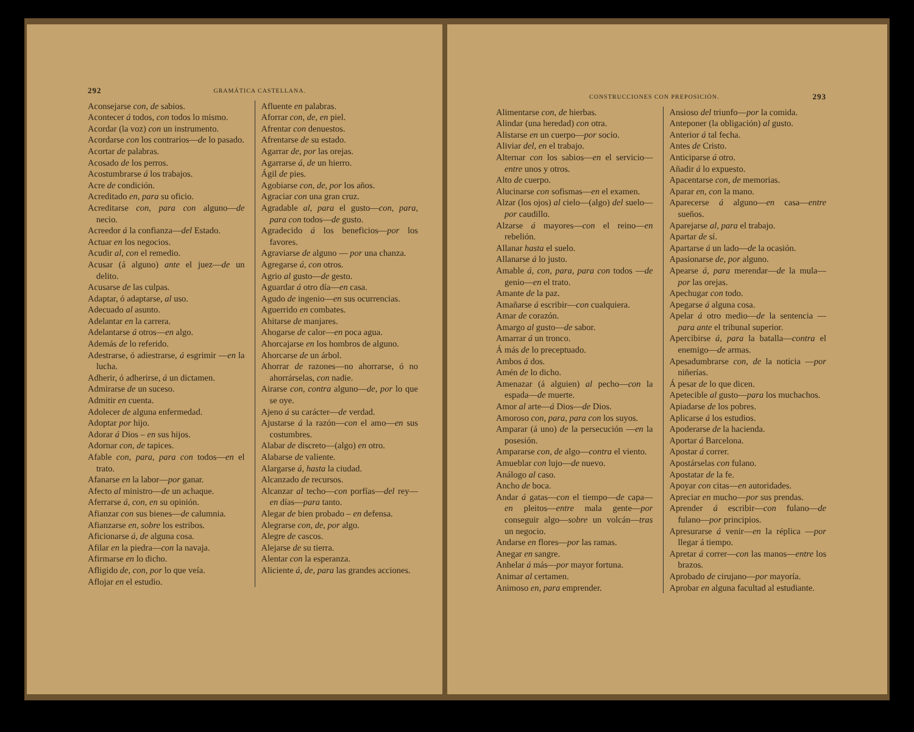292 GRAMÁTICA CASTELLANA.
Aconsejarse con, de sabios.
Acontecer á todos, con todos lo mismo.
Acordar (la voz) con un instrumento.
Acordarse con los contrarios—de lo pasado.
Acortar de palabras.
Acosado de los perros.
Acostumbrarse á los trabajos.
Acre de condición.
Acreditado en, para su oficio.
Acreditarse con, para con alguno—de necio.
Acreedor á la confianza—del Estado.
Actuar en los negocios.
Acudir al, con el remedio.
Acusar (á alguno) ante el juez—de un delito.
Acusarse de las culpas.
Adaptar, ó adaptarse, al uso.
Adecuado al asunto.
Adelantar en la carrera.
Adelantarse á otros—en algo.
Además de lo referido.
Adestrarse, ó adiestrarse, á esgrimir —en la lucha.
Adherir, ó adherirse, á un dictamen.
Admirarse de un suceso.
Admitir en cuenta.
Adolecer de alguna enfermedad.
Adoptar por hijo.
Adorar á Dios – en sus hijos.
Adornar con, de tapices.
Afable con, para, para con todos—en el trato.
Afanarse en la labor—por ganar.
Afecto al ministro—de un achaque.
Aferrarse á, con, en su opinión.
Afianzar con sus bienes—de calumnia.
Afianzarse en, sobre los estribos.
Aficionarse á, de alguna cosa.
Afilar en la piedra—con la navaja.
Afirmarse en lo dicho.
Afligido de, con, por lo que veía.
Aflojar en el estudio.
Afluente en palabras.
Aforrar con, de, en piel.
Afrentar con denuestos.
Afrentarse de su estado.
Agarrar de, por las orejas.
Agarrarse á, de un hierro.
Ágil de pies.
Agobiarse con, de, por los años.
Agraciar con una gran cruz.
Agradable al, para el gusto—con, para, para con todos—de gusto.
Agradecido á los beneficios—por los favores.
Agraviarse de alguno — por una chanza.
Agregarse á, con otros.
Agrio al gusto—de gesto.
Aguardar á otro día—en casa.
Agudo de ingenio—en sus ocurrencias.
Aguerrido en combates.
Ahitarse de manjares.
Ahogarse de calor—en poca agua.
Ahorcajarse en los hombros de alguno.
Ahorcarse de un árbol.
Ahorrar de razones—no ahorrarse, ó no ahorrárselas, con nadie.
Airarse con, contra alguno—de, por lo que se oye.
Ajeno á su carácter—de verdad.
Ajustarse á la razón—con el amo—en sus costumbres.
Alabar de discreto—(algo) en otro.
Alabarse de valiente.
Alargarse á, hasta la ciudad.
Alcanzado de recursos.
Alcanzar al techo—con porfías—del rey—en días—para tanto.
Alegar de bien probado – en defensa.
Alegrarse con, de, por algo.
Alegre de cascos.
Alejarse de su tierra.
Alentar con la esperanza.
Aliciente á, de, para las grandes acciones.
CONSTRUCCIONES CON PREPOSICIÓN. 293
Alimentarse con, de hierbas.
Alindar (una heredad) con otra.
Alistarse en un cuerpo—por socio.
Aliviar del, en el trabajo.
Alternar con los sabios—en el servicio—entre unos y otros.
Alto de cuerpo.
Alucinarse con sofismas—en el examen.
Alzar (los ojos) al cielo—(algo) del suelo—por caudillo.
Alzarse á mayores—con el reino—en rebelión.
Allanar hasta el suelo.
Allanarse á lo justo.
Amable á, con, para, para con todos —de genio—en el trato.
Amante de la paz.
Amañarse á escribir—con cualquiera.
Amar de corazón.
Amargo al gusto—de sabor.
Amarrar á un tronco.
Á más de lo preceptuado.
Ambos á dos.
Amén de lo dicho.
Amenazar (á alguien) al pecho—con la espada—de muerte.
Amor al arte—á Dios—de Dios.
Amoroso con, para, para con los suyos.
Amparar (á uno) de la persecución —en la posesión.
Ampararse con, de algo—contra el viento.
Amueblar con lujo—de nuevo.
Análogo al caso.
Ancho de boca.
Andar á gatas—con el tiempo—de capa—en pleitos—entre mala gente—por conseguir algo—sobre un volcán—tras un negocio.
Andarse en flores—por las ramas.
Anegar en sangre.
Anhelar á más—por mayor fortuna.
Animar al certamen.
Animoso en, para emprender.
Ansioso del triunfo—por la comida.
Anteponer (la obligación) al gusto.
Anterior á tal fecha.
Antes de Cristo.
Anticiparse á otro.
Añadir á lo expuesto.
Apacentarse con, de memorias.
Aparar en, con la mano.
Aparecerse á alguno—en casa—entre sueños.
Aparejarse al, para el trabajo.
Apartar de sí.
Apartarse á un lado—de la ocasión.
Apasionarse de, por alguno.
Apearse á, para merendar—de la mula—por las orejas.
Apechugar con todo.
Apegarse á alguna cosa.
Apelar á otro medio—de la sentencia —para ante el tribunal superior.
Apercibirse á, para la batalla—contra el enemigo—de armas.
Apesadumbrarse con, de la noticia —por niñerías.
Á pesar de lo que dicen.
Apetecible al gusto—para los muchachos.
Apiadarse de los pobres.
Aplicarse á los estudios.
Apoderarse de la hacienda.
Aportar á Barcelona.
Apostar á correr.
Apostárselas con fulano.
Apostatar de la fe.
Apoyar con citas—en autoridades.
Apreciar en mucho—por sus prendas.
Aprender á escribir—con fulano—de fulano—por principios.
Apresurarse á venir—en la réplica —por llegar á tiempo.
Apretar á correr—con las manos—entre los brazos.
Aprobado de cirujano—por mayoría.
Aprobar en alguna facultad al estudiante.